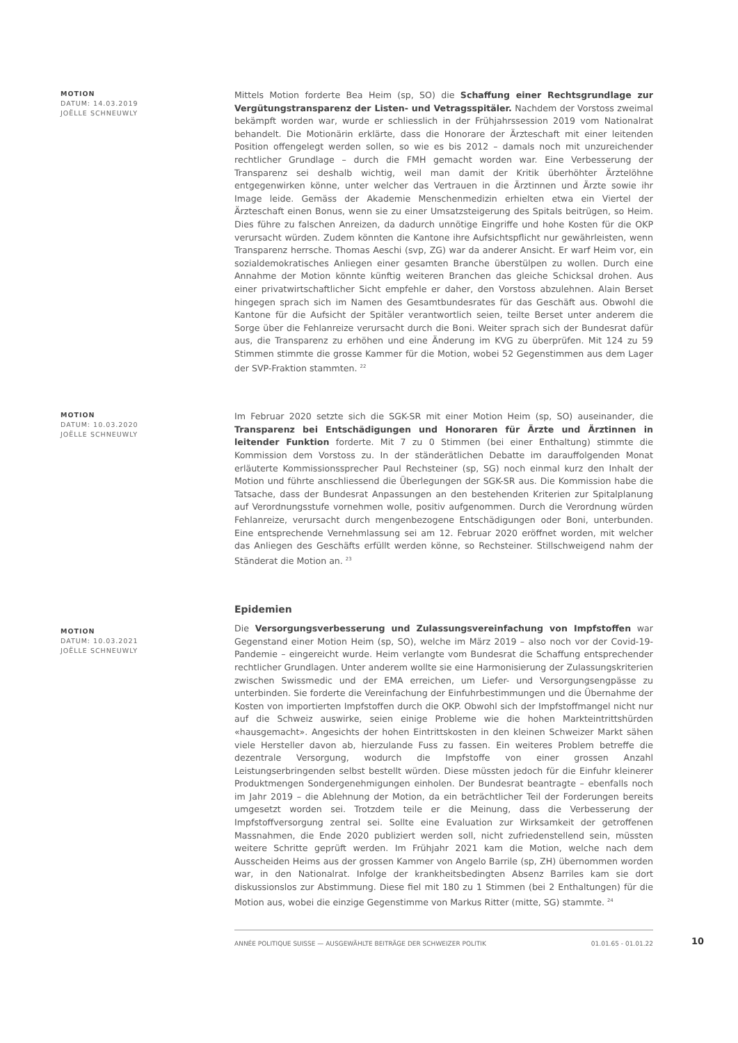MOTION
DATUM: 14.03.2019
JOËLLE SCHNEUWLY
Mittels Motion forderte Bea Heim (sp, SO) die Schaffung einer Rechtsgrundlage zur Vergütungstransparenz der Listen- und Vetragsspitäler. Nachdem der Vorstoss zweimal bekämpft worden war, wurde er schliesslich in der Frühjahrssession 2019 vom Nationalrat behandelt. Die Motionärin erklärte, dass die Honorare der Ärzteschaft mit einer leitenden Position offengelegt werden sollen, so wie es bis 2012 – damals noch mit unzureichender rechtlicher Grundlage – durch die FMH gemacht worden war. Eine Verbesserung der Transparenz sei deshalb wichtig, weil man damit der Kritik überhöhter Ärztelöhne entgegenwirken könne, unter welcher das Vertrauen in die Ärztinnen und Ärzte sowie ihr Image leide. Gemäss der Akademie Menschenmedizin erhielten etwa ein Viertel der Ärzteschaft einen Bonus, wenn sie zu einer Umsatzsteigerung des Spitals beitrügen, so Heim. Dies führe zu falschen Anreizen, da dadurch unnötige Eingriffe und hohe Kosten für die OKP verursacht würden. Zudem könnten die Kantone ihre Aufsichtspflicht nur gewährleisten, wenn Transparenz herrsche. Thomas Aeschi (svp, ZG) war da anderer Ansicht. Er warf Heim vor, ein sozialdemokratisches Anliegen einer gesamten Branche überstülpen zu wollen. Durch eine Annahme der Motion könnte künftig weiteren Branchen das gleiche Schicksal drohen. Aus einer privatwirtschaftlicher Sicht empfehle er daher, den Vorstoss abzulehnen. Alain Berset hingegen sprach sich im Namen des Gesamtbundesrates für das Geschäft aus. Obwohl die Kantone für die Aufsicht der Spitäler verantwortlich seien, teilte Berset unter anderem die Sorge über die Fehlanreize verursacht durch die Boni. Weiter sprach sich der Bundesrat dafür aus, die Transparenz zu erhöhen und eine Änderung im KVG zu überprüfen. Mit 124 zu 59 Stimmen stimmte die grosse Kammer für die Motion, wobei 52 Gegenstimmen aus dem Lager der SVP-Fraktion stammten. <sup>22</sup>
MOTION
DATUM: 10.03.2020
JOËLLE SCHNEUWLY
Im Februar 2020 setzte sich die SGK-SR mit einer Motion Heim (sp, SO) auseinander, die Transparenz bei Entschädigungen und Honoraren für Ärzte und Ärztinnen in leitender Funktion forderte. Mit 7 zu 0 Stimmen (bei einer Enthaltung) stimmte die Kommission dem Vorstoss zu. In der ständerätlichen Debatte im darauffolgenden Monat erläuterte Kommissionssprecher Paul Rechsteiner (sp, SG) noch einmal kurz den Inhalt der Motion und führte anschliessend die Überlegungen der SGK-SR aus. Die Kommission habe die Tatsache, dass der Bundesrat Anpassungen an den bestehenden Kriterien zur Spitalplanung auf Verordnungsstufe vornehmen wolle, positiv aufgenommen. Durch die Verordnung würden Fehlanreize, verursacht durch mengenbezogene Entschädigungen oder Boni, unterbunden. Eine entsprechende Vernehmlassung sei am 12. Februar 2020 eröffnet worden, mit welcher das Anliegen des Geschäfts erfüllt werden könne, so Rechsteiner. Stillschweigend nahm der Ständerat die Motion an. <sup>23</sup>
MOTION
DATUM: 10.03.2021
JOËLLE SCHNEUWLY
Epidemien
Die Versorgungsverbesserung und Zulassungsvereinfachung von Impfstoffen war Gegenstand einer Motion Heim (sp, SO), welche im März 2019 – also noch vor der Covid-19-Pandemie – eingereicht wurde. Heim verlangte vom Bundesrat die Schaffung entsprechender rechtlicher Grundlagen. Unter anderem wollte sie eine Harmonisierung der Zulassungskriterien zwischen Swissmedic und der EMA erreichen, um Liefer- und Versorgungsengpässe zu unterbinden. Sie forderte die Vereinfachung der Einfuhrbestimmungen und die Übernahme der Kosten von importierten Impfstoffen durch die OKP. Obwohl sich der Impfstoffmangel nicht nur auf die Schweiz auswirke, seien einige Probleme wie die hohen Markteintrittshürden «hausgemacht». Angesichts der hohen Eintrittskosten in den kleinen Schweizer Markt sähen viele Hersteller davon ab, hierzulande Fuss zu fassen. Ein weiteres Problem betreffe die dezentrale Versorgung, wodurch die Impfstoffe von einer grossen Anzahl Leistungserbringenden selbst bestellt würden. Diese müssten jedoch für die Einfuhr kleinerer Produktmengen Sondergenehmigungen einholen. Der Bundesrat beantragte – ebenfalls noch im Jahr 2019 – die Ablehnung der Motion, da ein beträchtlicher Teil der Forderungen bereits umgesetzt worden sei. Trotzdem teile er die Meinung, dass die Verbesserung der Impfstoffversorgung zentral sei. Sollte eine Evaluation zur Wirksamkeit der getroffenen Massnahmen, die Ende 2020 publiziert werden soll, nicht zufriedenstellend sein, müssten weitere Schritte geprüft werden. Im Frühjahr 2021 kam die Motion, welche nach dem Ausscheiden Heims aus der grossen Kammer von Angelo Barrile (sp, ZH) übernommen worden war, in den Nationalrat. Infolge der krankheitsbedingten Absenz Barriles kam sie dort diskussionslos zur Abstimmung. Diese fiel mit 180 zu 1 Stimmen (bei 2 Enthaltungen) für die Motion aus, wobei die einzige Gegenstimme von Markus Ritter (mitte, SG) stammte. <sup>24</sup>
ANNÉE POLITIQUE SUISSE — AUSGEWÄHLTE BEITRÄGE DER SCHWEIZER POLITIK 01.01.65 - 01.01.22
10